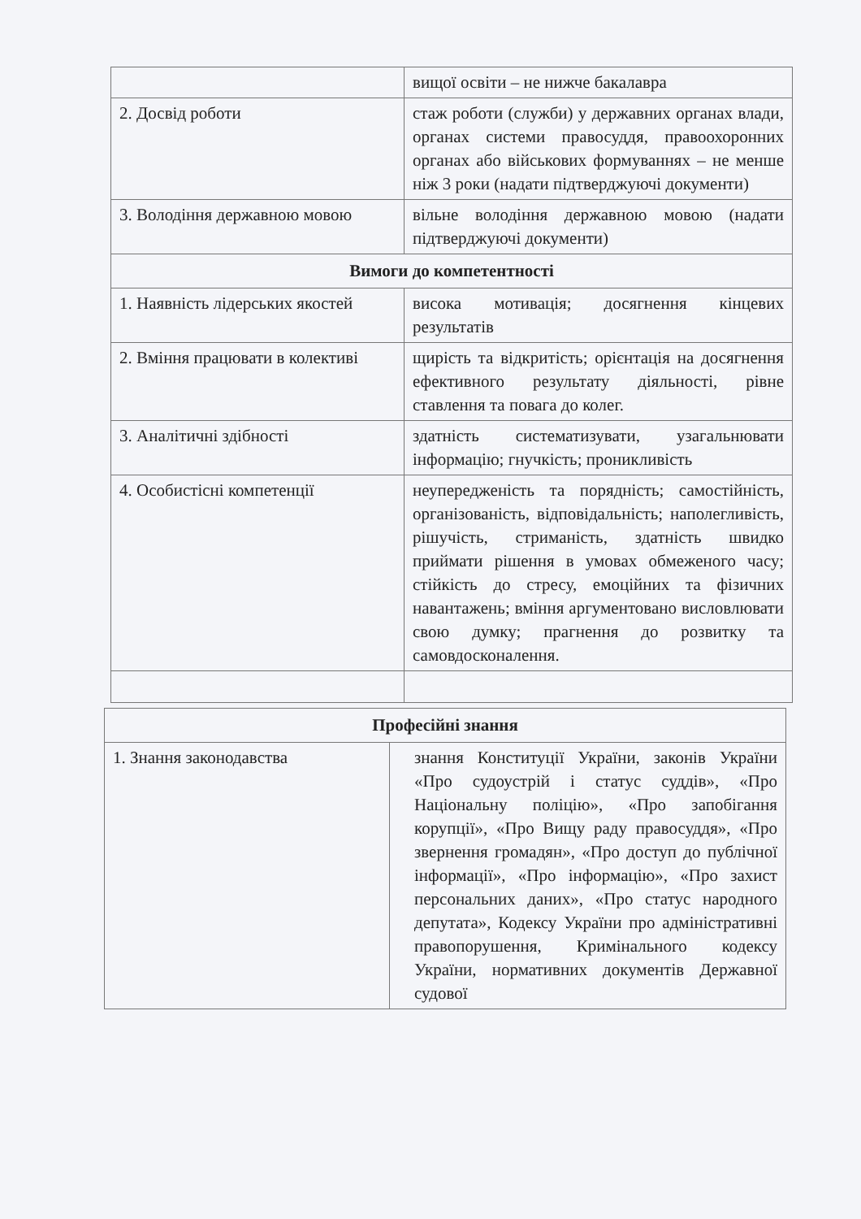| | вищої освіти – не нижче бакалавра |
| 2. Досвід роботи | стаж роботи (служби) у державних органах влади, органах системи правосуддя, правоохоронних органах або військових формуваннях – не менше ніж 3 роки (надати підтверджуючі документи) |
| 3. Володіння державною мовою | вільне володіння державною мовою (надати підтверджуючі документи) |
| Вимоги до компетентності | |
| 1. Наявність лідерських якостей | висока мотивація; досягнення кінцевих результатів |
| 2. Вміння працювати в колективі | щирість та відкритість; орієнтація на досягнення ефективного результату діяльності, рівне ставлення та повага до колег. |
| 3. Аналітичні здібності | здатність систематизувати, узагальнювати інформацію; гнучкість; проникливість |
| 4. Особистісні компетенції | неупередженість та порядність; самостійність, організованість, відповідальність; наполегливість, рішучість, стриманість, здатність швидко приймати рішення в умовах обмеженого часу; стійкість до стресу, емоційних та фізичних навантажень; вміння аргументовано висловлювати свою думку; прагнення до розвитку та самовдосконалення. |
| Професійні знання | |
| 1. Знання законодавства | знання Конституції України, законів України «Про судоустрій і статус суддів», «Про Національну поліцію», «Про запобігання корупції», «Про Вищу раду правосуддя», «Про звернення громадян», «Про доступ до публічної інформації», «Про інформацію», «Про захист персональних даних», «Про статус народного депутата», Кодексу України про адміністративні правопорушення, Кримінального кодексу України, нормативних документів Державної судової |